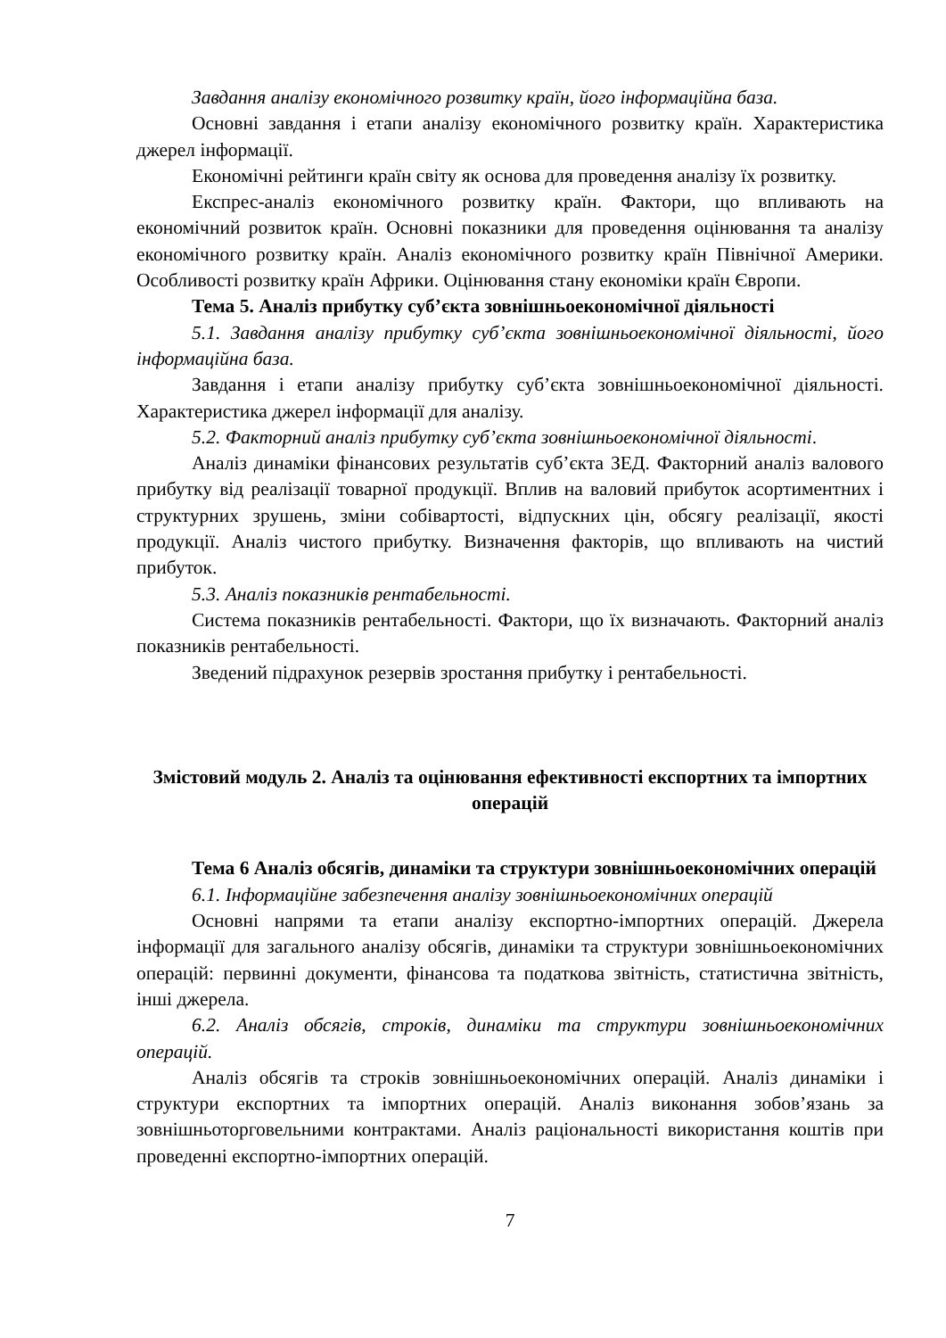Завдання аналізу економічного розвитку країн, його інформаційна база.
Основні завдання і етапи аналізу економічного розвитку країн. Характеристика джерел інформації.
Економічні рейтинги країн світу як основа для проведення аналізу їх розвитку.
Експрес-аналіз економічного розвитку країн. Фактори, що впливають на економічний розвиток країн. Основні показники для проведення оцінювання та аналізу економічного розвитку країн. Аналіз економічного розвитку країн Північної Америки. Особливості розвитку країн Африки. Оцінювання стану економіки країн Європи.
Тема 5. Аналіз прибутку суб’єкта зовнішньоекономічної діяльності
5.1. Завдання аналізу прибутку суб’єкта зовнішньоекономічної діяльності, його інформаційна база.
Завдання і етапи аналізу прибутку суб’єкта зовнішньоекономічної діяльності. Характеристика джерел інформації для аналізу.
5.2. Факторний аналіз прибутку суб’єкта зовнішньоекономічної діяльності.
Аналіз динаміки фінансових результатів суб’єкта ЗЕД. Факторний аналіз валового прибутку від реалізації товарної продукції. Вплив на валовий прибуток асортиментних і структурних зрушень, зміни собівартості, відпускних цін, обсягу реалізації, якості продукції. Аналіз чистого прибутку. Визначення факторів, що впливають на чистий прибуток.
5.3. Аналіз показників рентабельності.
Система показників рентабельності. Фактори, що їх визначають. Факторний аналіз показників рентабельності.
Зведений підрахунок резервів зростання прибутку і рентабельності.
Змістовий модуль 2. Аналіз та оцінювання ефективності експортних та імпортних операцій
Тема 6 Аналіз обсягів, динаміки та структури зовнішньоекономічних операцій
6.1. Інформаційне забезпечення аналізу зовнішньоекономічних операцій
Основні напрями та етапи аналізу експортно-імпортних операцій. Джерела інформації для загального аналізу обсягів, динаміки та структури зовнішньоекономічних операцій: первинні документи, фінансова та податкова звітність, статистична звітність, інші джерела.
6.2. Аналіз обсягів, строків, динаміки та структури зовнішньоекономічних операцій.
Аналіз обсягів та строків зовнішньоекономічних операцій. Аналіз динаміки і структури експортних та імпортних операцій. Аналіз виконання зобов’язань за зовнішньоторговельними контрактами. Аналіз раціональності використання коштів при проведенні експортно-імпортних операцій.
7